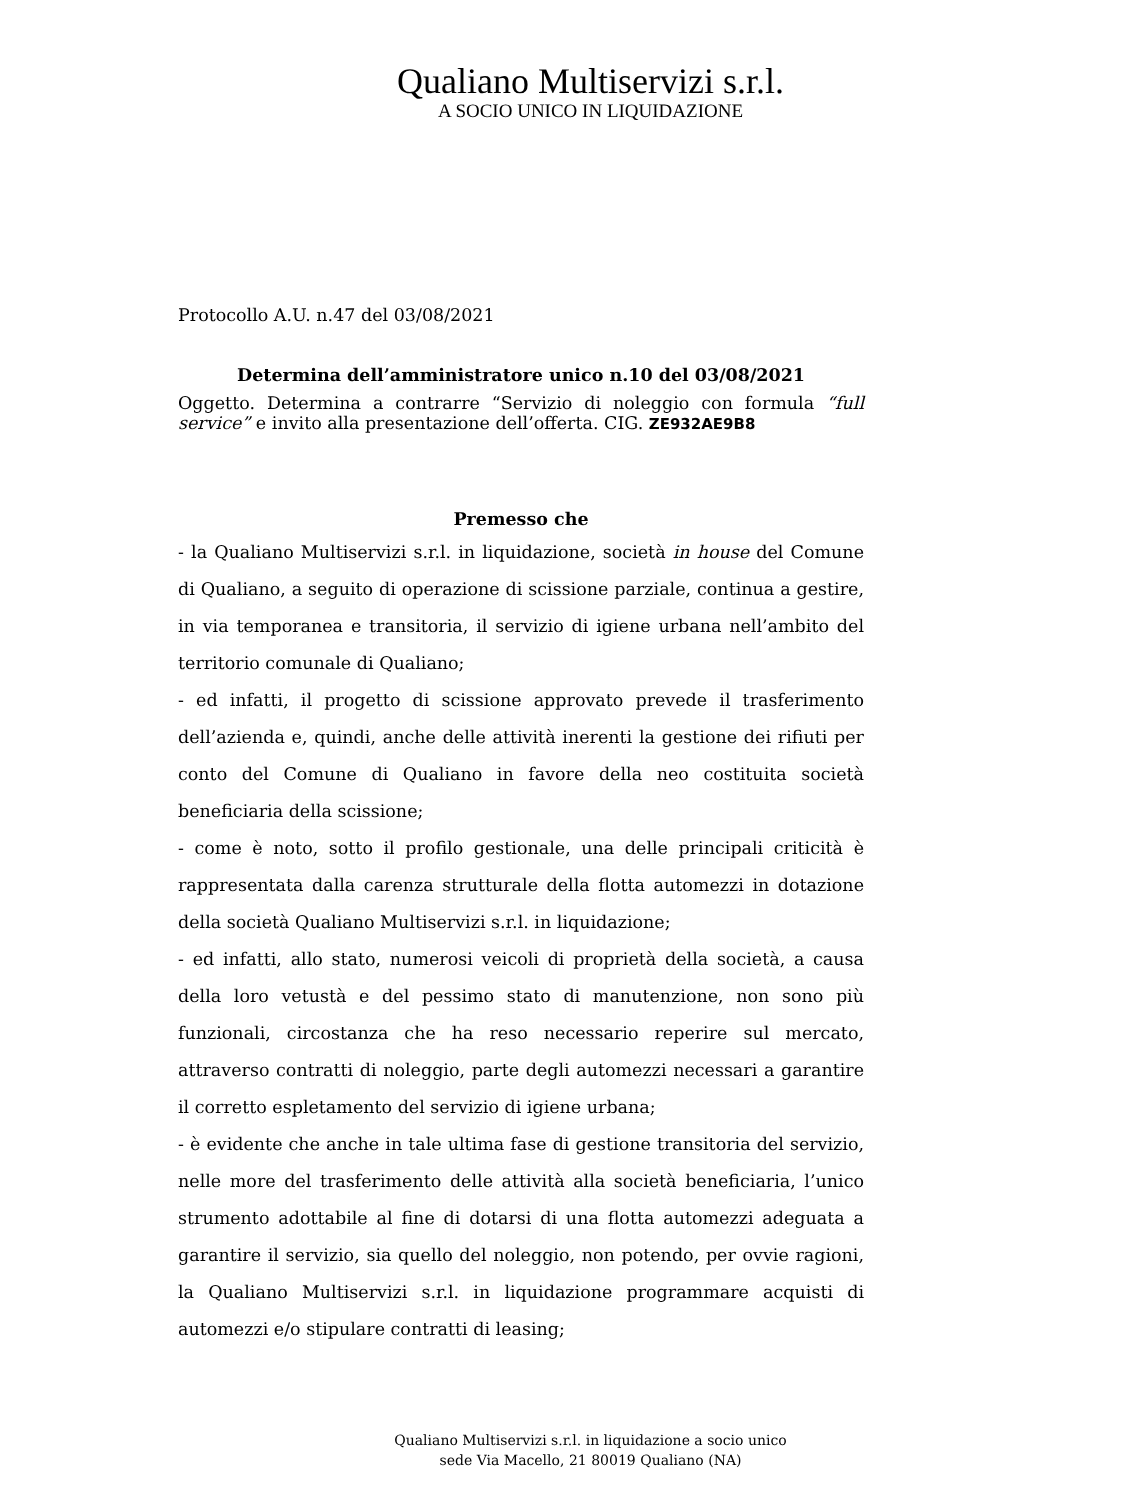Qualiano Multiservizi s.r.l.
A SOCIO UNICO IN LIQUIDAZIONE
Protocollo A.U. n.47 del 03/08/2021
Determina dell’amministratore unico n.10 del 03/08/2021
Oggetto. Determina a contrarre “Servizio di noleggio con formula “full service” e invito alla presentazione dell’offerta. CIG. ZE932AE9B8
Premesso che
- la Qualiano Multiservizi s.r.l. in liquidazione, società in house del Comune di Qualiano, a seguito di operazione di scissione parziale, continua a gestire, in via temporanea e transitoria, il servizio di igiene urbana nell’ambito del territorio comunale di Qualiano;
- ed infatti, il progetto di scissione approvato prevede il trasferimento dell’azienda e, quindi, anche delle attività inerenti la gestione dei rifiuti per conto del Comune di Qualiano in favore della neo costituita società beneficiaria della scissione;
- come è noto, sotto il profilo gestionale, una delle principali criticità è rappresentata dalla carenza strutturale della flotta automezzi in dotazione della società Qualiano Multiservizi s.r.l. in liquidazione;
- ed infatti, allo stato, numerosi veicoli di proprietà della società, a causa della loro vetustà e del pessimo stato di manutenzione, non sono più funzionali, circostanza che ha reso necessario reperire sul mercato, attraverso contratti di noleggio, parte degli automezzi necessari a garantire il corretto espletamento del servizio di igiene urbana;
- è evidente che anche in tale ultima fase di gestione transitoria del servizio, nelle more del trasferimento delle attività alla società beneficiaria, l’unico strumento adottabile al fine di dotarsi di una flotta automezzi adeguata a garantire il servizio, sia quello del noleggio, non potendo, per ovvie ragioni, la Qualiano Multiservizi s.r.l. in liquidazione programmare acquisti di automezzi e/o stipulare contratti di leasing;
Qualiano Multiservizi s.r.l. in liquidazione a socio unico
sede Via Macello, 21 80019 Qualiano (NA)